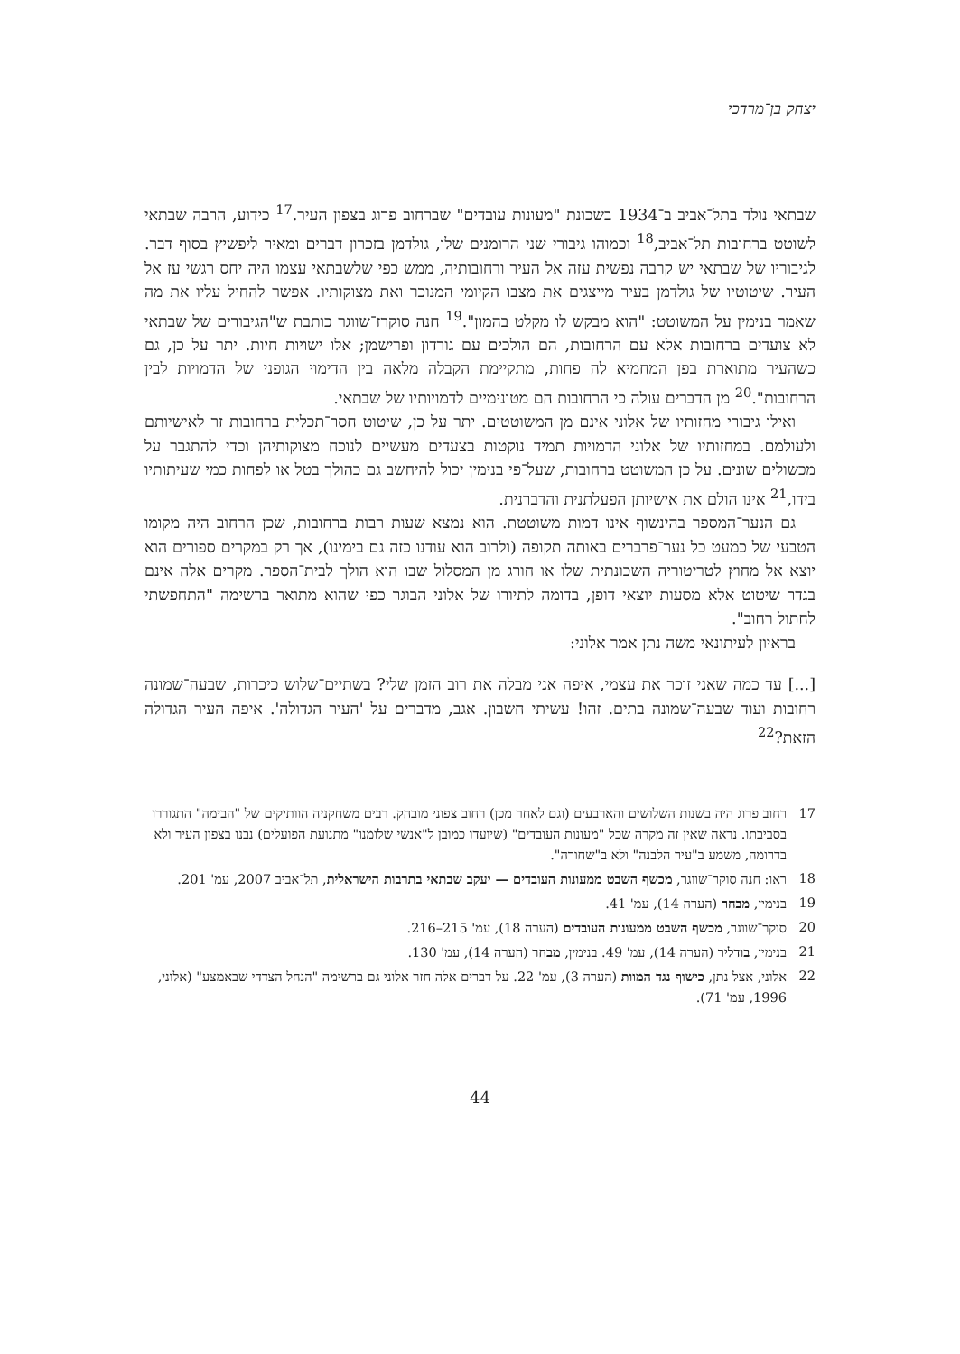יצחק בן־מרדכי
שבתאי נולד בתל־אביב ב־1934 בשכונת "מעונות עובדים" שברחוב פרוג בצפון העיר.<sup>17</sup> כידוע, הרבה שבתאי לשוטט ברחובות תל־אביב,<sup>18</sup> וכמוהו גיבורי שני הרומנים שלו, גולדמן בזכרון דברים ומאיר ליפשיץ בסוף דבר. לגיבוריו של שבתאי יש קרבה נפשית עזה אל העיר ורחובותיה, ממש כפי שלשבתאי עצמו היה יחס רגשי עז אל העיר. שיטוטיו של גולדמן בעיר מייצגים את מצבו הקיומי המנוכר ואת מצוקותיו. אפשר להחיל עליו את מה שאמר בנימין על המשוטט: "הוא מבקש לו מקלט בהמון".<sup>19</sup> חנה סוקרז־שווגר כותבת ש"הגיבורים של שבתאי לא צועדים ברחובות אלא עם הרחובות, הם הולכים עם גורדון ופרישמן; אלו ישויות חיות. יתר על כן, גם כשהעיר מתוארת בפן המחמיא לה פחות, מתקיימת הקבלה מלאה בין הדימוי הגופני של הדמויות לבין הרחובות".<sup>20</sup> מן הדברים עולה כי הרחובות הם מטונימיים לדמויותיו של שבתאי.
ואילו גיבורי מחזותיו של אלוני אינם מן המשוטטים. יתר על כן, שיטוט חסר־תכלית ברחובות זר לאישיותם ולעולמם. במחזותיו של אלוני הדמויות תמיד נוקטות בצעדים מעשיים לנוכח מצוקותיהן וכדי להתגבר על מכשולים שונים. על כן המשוטט ברחובות, שעל־פי בנימין יכול להיחשב גם כהולך בטל או לפחות כמי שעיתותיו בידו,<sup>21</sup> אינו הולם את אישיותן הפעלתנית והדברנית.
גם הנער־המספר בהינשוף אינו דמות משוטטת. הוא נמצא שעות רבות ברחובות, שכן הרחוב היה מקומו הטבעי של כמעט כל נער־פרברים באותה תקופה (ולרוב הוא עודנו כזה גם בימינו), אך רק במקרים ספורים הוא יוצא אל מחוץ לטריטוריה השכונתית שלו או חורג מן המסלול שבו הוא הולך לבית־הספר. מקרים אלה אינם בגדר שיטוט אלא מסעות יוצאי דופן, בדומה לתיורו של אלוני הבוגר כפי שהוא מתואר ברשימה "התחפשתי לחתול רחוב".
בראיון לעיתונאי משה נתן אמר אלוני:
[...] עד כמה שאני זוכר את עצמי, איפה אני מבלה את רוב הזמן שלי? בשתיים־שלוש כיכרות, שבעה־שמונה רחובות ועוד שבעה־שמונה בתים. זהו! עשיתי חשבון. אגב, מדברים על 'העיר הגדולה'. איפה העיר הגדולה הזאת?<sup>22</sup>
17 רחוב פרוג היה בשנות השלושים והארבעים (וגם לאחר מכן) רחוב צפוני מובהק. רבים משחקניה הוותיקים של "הבימה" התגוררו בסביבתו. נראה שאין זה מקרה שכל "מעונות העובדים" (שיועדו כמובן ל"אנשי שלומנו" מתנועת הפועלים) נבנו בצפון העיר ולא בדרומה, משמע ב"עיר הלבנה" ולא ב"שחורה".
18 ראו: חנה סוקר־שווגר, מכשף השבט ממעונות העובדים — יעקב שבתאי בתרבות הישראלית, תל־אביב 2007, עמ' 201.
19 בנימין, מבחר (הערה 14), עמ' 41.
20 סוקר־שווגר, מכשף השבט ממעונות העובדים (הערה 18), עמ' 215–216.
21 בנימין, בודליר (הערה 14), עמ' 49. בנימין, מבחר (הערה 14), עמ' 130.
22 אלוני, אצל נתן, כישוף נגד המוות (הערה 3), עמ' 22. על דברים אלה חזר אלוני גם ברשימה "הנחל הצדדי שבאמצע" (אלוני, 1996, עמ' 71).
44